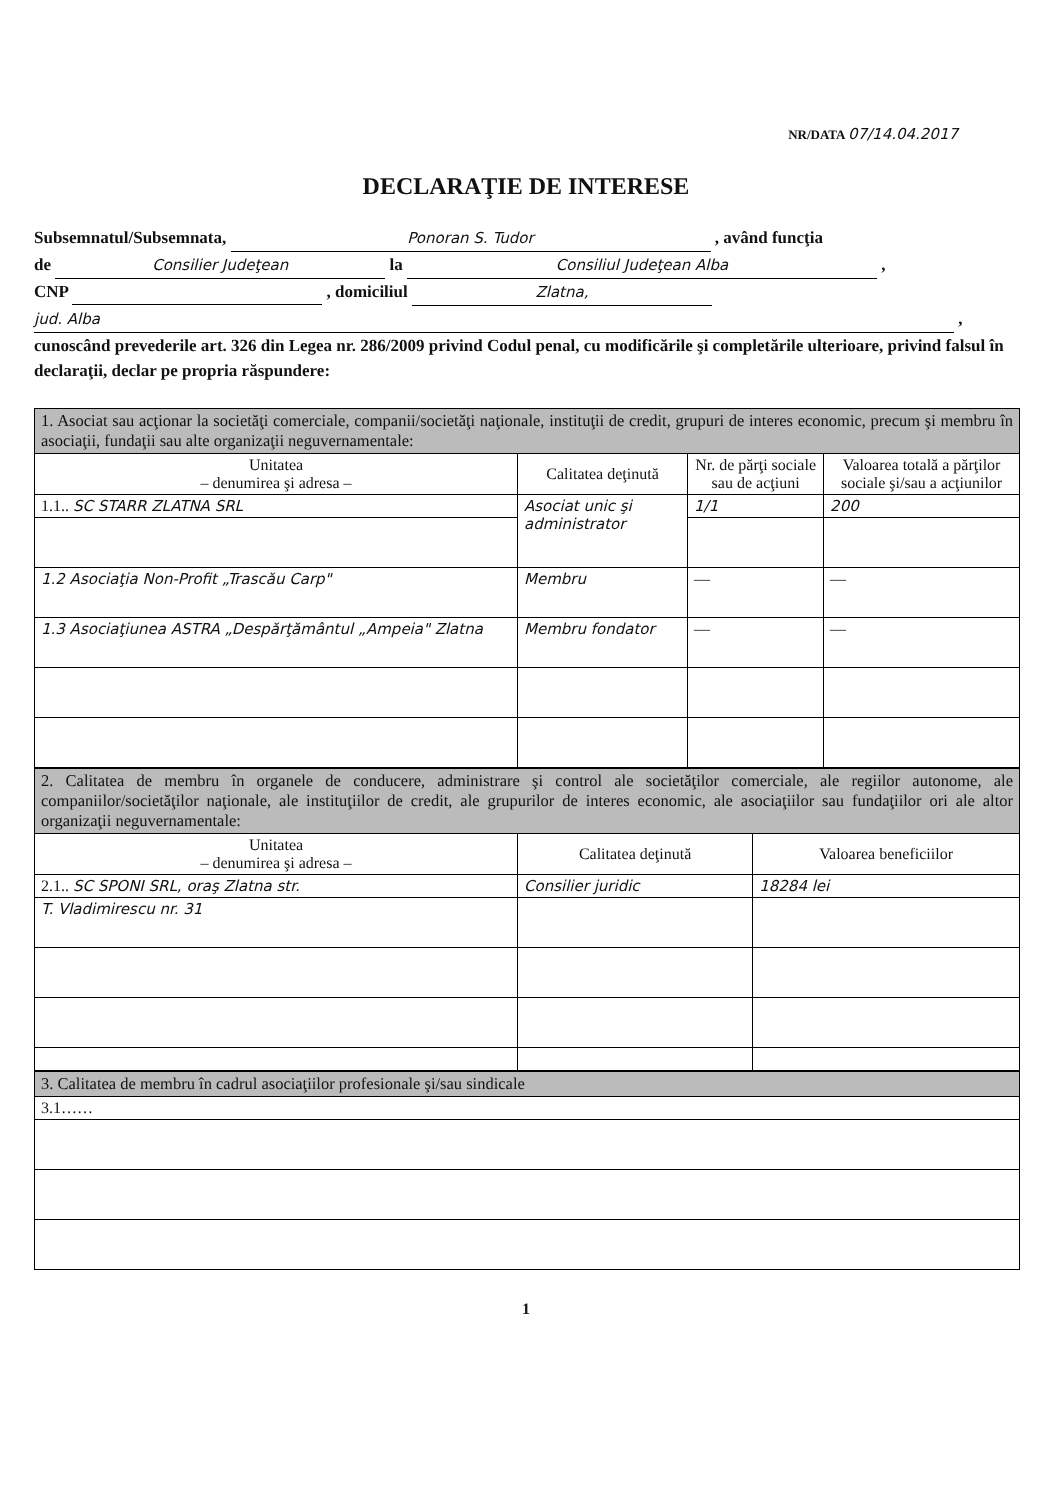NR/DATA 07/14.04.2017
DECLARAŢIE DE INTERESE
Subsemnatul/Subsemnata, Ponoran S. Tudor , având funcţia
de Consilier Judeţean la Consiliul Judeţean Alba ,
CNP , domiciliul Zlatna,
jud. Alba ,
cunoscând prevederile art. 326 din Legea nr. 286/2009 privind Codul penal, cu modificările şi completările ulterioare, privind falsul în declaraţii, declar pe propria răspundere:
| 1. Asociat sau acţionar la societăţi comerciale, companii/societăţi naţionale, instituţii de credit, grupuri de interes economic, precum şi membru în asociaţii, fundaţii sau alte organizaţii neguvernamentale: | | | |
| Unitatea – denumirea şi adresa – | Calitatea deţinută | Nr. de părţi sociale sau de acţiuni | Valoarea totală a părţilor sociale şi/sau a acţiunilor |
| 1.1.. SC STARR ZLATNA SRL | Asociat unic şi administrator | 1/1 | 200 |
| 1.2 Asociaţia Non-Profit „Trascău Carp" | Membru | — | — |
| 1.3 Asociaţiunea ASTRA „Despărţământul „Ampeia" Zlatna | Membru fondator | — | — |
| 2. Calitatea de membru în organele de conducere, administrare şi control ale societăţilor comerciale, ale regiilor autonome, ale companiilor/societăţilor naţionale, ale instituţiilor de credit, ale grupurilor de interes economic, ale asociaţiilor sau fundaţiilor ori ale altor organizaţii neguvernamentale: | | |
| Unitatea – denumirea şi adresa – | Calitatea deţinută | Valoarea beneficiilor |
| 2.1.. SC SPONI SRL, oraş Zlatna str. | Consilier juridic | 18284 lei |
| T. Vladimirescu nr. 31 | | |
| 3. Calitatea de membru în cadrul asociaţiilor profesionale şi/sau sindicale |
| 3.1…… |
1